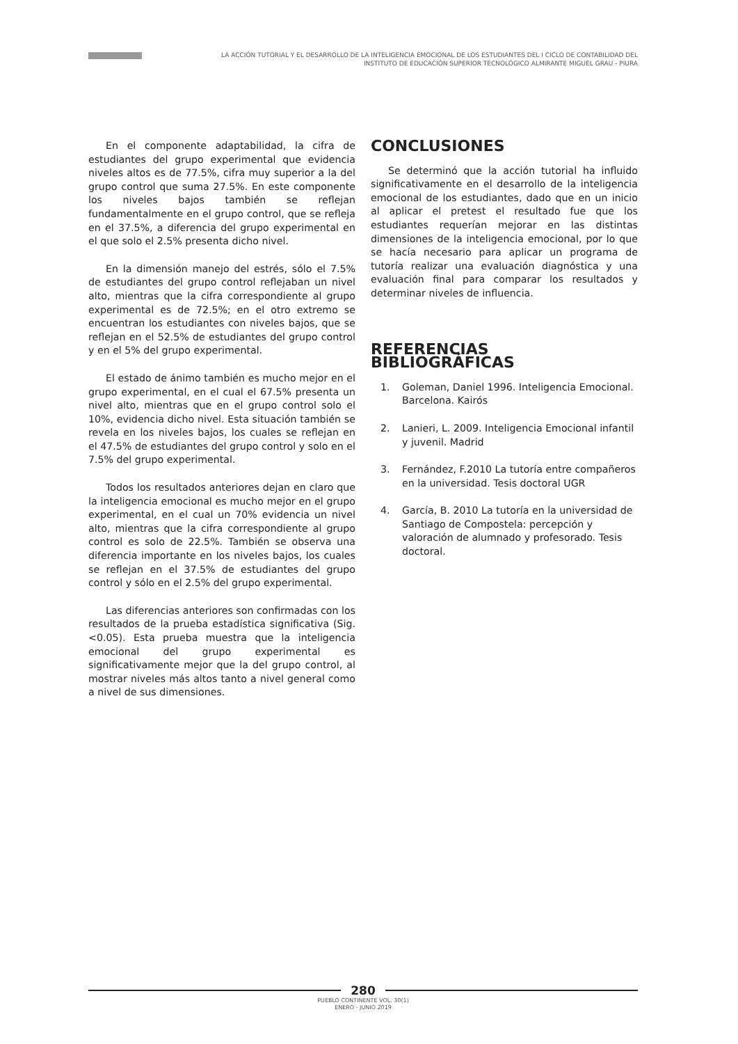LA ACCIÓN TUTORIAL Y EL DESARROLLO DE LA INTELIGENCIA EMOCIONAL DE LOS ESTUDIANTES DEL I CICLO DE CONTABILIDAD DEL INSTITUTO DE EDUCACIÓN SUPERIOR TECNOLÓGICO ALMIRANTE MIGUEL GRAU - PIURA
En el componente adaptabilidad, la cifra de estudiantes del grupo experimental que evidencia niveles altos es de 77.5%, cifra muy superior a la del grupo control que suma 27.5%. En este componente los niveles bajos también se reflejan fundamentalmente en el grupo control, que se refleja en el 37.5%, a diferencia del grupo experimental en el que solo el 2.5% presenta dicho nivel.
En la dimensión manejo del estrés, sólo el 7.5% de estudiantes del grupo control reflejaban un nivel alto, mientras que la cifra correspondiente al grupo experimental es de 72.5%; en el otro extremo se encuentran los estudiantes con niveles bajos, que se reflejan en el 52.5% de estudiantes del grupo control y en el 5% del grupo experimental.
El estado de ánimo también es mucho mejor en el grupo experimental, en el cual el 67.5% presenta un nivel alto, mientras que en el grupo control solo el 10%, evidencia dicho nivel. Esta situación también se revela en los niveles bajos, los cuales se reflejan en el 47.5% de estudiantes del grupo control y solo en el 7.5% del grupo experimental.
Todos los resultados anteriores dejan en claro que la inteligencia emocional es mucho mejor en el grupo experimental, en el cual un 70% evidencia un nivel alto, mientras que la cifra correspondiente al grupo control es solo de 22.5%. También se observa una diferencia importante en los niveles bajos, los cuales se reflejan en el 37.5% de estudiantes del grupo control y sólo en el 2.5% del grupo experimental.
Las diferencias anteriores son confirmadas con los resultados de la prueba estadística significativa (Sig.<0.05). Esta prueba muestra que la inteligencia emocional del grupo experimental es significativamente mejor que la del grupo control, al mostrar niveles más altos tanto a nivel general como a nivel de sus dimensiones.
CONCLUSIONES
Se determinó que la acción tutorial ha influido significativamente en el desarrollo de la inteligencia emocional de los estudiantes, dado que en un inicio al aplicar el pretest el resultado fue que los estudiantes requerían mejorar en las distintas dimensiones de la inteligencia emocional, por lo que se hacía necesario para aplicar un programa de tutoría realizar una evaluación diagnóstica y una evaluación final para comparar los resultados y determinar niveles de influencia.
REFERENCIAS BIBLIOGRÁFICAS
1. Goleman, Daniel 1996. Inteligencia Emocional. Barcelona. Kairós
2. Lanieri, L. 2009. Inteligencia Emocional infantil y juvenil. Madrid
3. Fernández, F.2010 La tutoría entre compañeros en la universidad. Tesis doctoral UGR
4. García, B. 2010 La tutoría en la universidad de Santiago de Compostela: percepción y valoración de alumnado y profesorado. Tesis doctoral.
280
PUEBLO CONTINENTE VOL. 30(1)
ENERO - JUNIO 2019